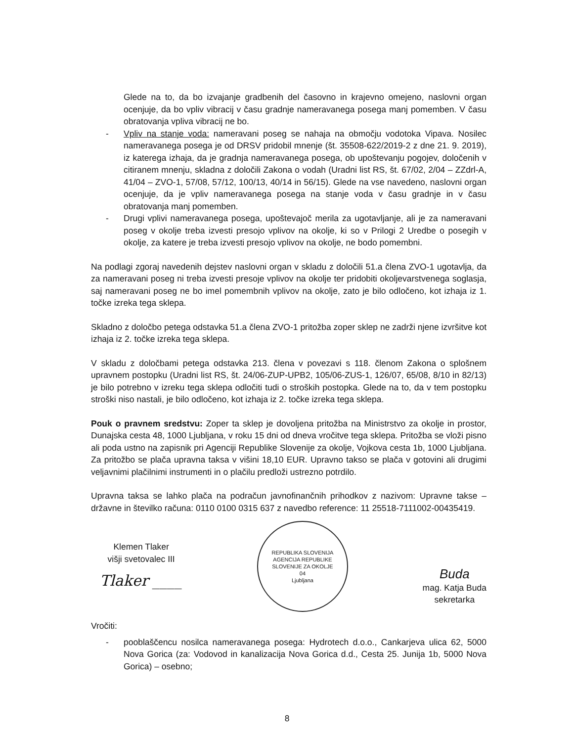Glede na to, da bo izvajanje gradbenih del časovno in krajevno omejeno, naslovni organ ocenjuje, da bo vpliv vibracij v času gradnje nameravanega posega manj pomemben. V času obratovanja vpliva vibracij ne bo.
- Vpliv na stanje voda: nameravani poseg se nahaja na območju vodotoka Vipava. Nosilec nameravanega posega je od DRSV pridobil mnenje (št. 35508-622/2019-2 z dne 21. 9. 2019), iz katerega izhaja, da je gradnja nameravanega posega, ob upoštevanju pogojev, določenih v citiranem mnenju, skladna z določili Zakona o vodah (Uradni list RS, št. 67/02, 2/04 – ZZdrl-A, 41/04 – ZVO-1, 57/08, 57/12, 100/13, 40/14 in 56/15). Glede na vse navedeno, naslovni organ ocenjuje, da je vpliv nameravanega posega na stanje voda v času gradnje in v času obratovanja manj pomemben.
- Drugi vplivi nameravanega posega, upoštevajoč merila za ugotavljanje, ali je za nameravani poseg v okolje treba izvesti presojo vplivov na okolje, ki so v Prilogi 2 Uredbe o posegih v okolje, za katere je treba izvesti presojo vplivov na okolje, ne bodo pomembni.
Na podlagi zgoraj navedenih dejstev naslovni organ v skladu z določili 51.a člena ZVO-1 ugotavlja, da za nameravani poseg ni treba izvesti presoje vplivov na okolje ter pridobiti okoljevarstvenega soglasja, saj nameravani poseg ne bo imel pomembnih vplivov na okolje, zato je bilo odločeno, kot izhaja iz 1. točke izreka tega sklepa.
Skladno z določbo petega odstavka 51.a člena ZVO-1 pritožba zoper sklep ne zadrži njene izvršitve kot izhaja iz 2. točke izreka tega sklepa.
V skladu z določbami petega odstavka 213. člena v povezavi s 118. členom Zakona o splošnem upravnem postopku (Uradni list RS, št. 24/06-ZUP-UPB2, 105/06-ZUS-1, 126/07, 65/08, 8/10 in 82/13) je bilo potrebno v izreku tega sklepa odločiti tudi o stroških postopka. Glede na to, da v tem postopku stroški niso nastali, je bilo odločeno, kot izhaja iz 2. točke izreka tega sklepa.
Pouk o pravnem sredstvu: Zoper ta sklep je dovoljena pritožba na Ministrstvo za okolje in prostor, Dunajska cesta 48, 1000 Ljubljana, v roku 15 dni od dneva vročitve tega sklepa. Pritožba se vloži pisno ali poda ustno na zapisnik pri Agenciji Republike Slovenije za okolje, Vojkova cesta 1b, 1000 Ljubljana. Za pritožbo se plača upravna taksa v višini 18,10 EUR. Upravno takso se plača v gotovini ali drugimi veljavnimi plačilnimi instrumenti in o plačilu predloži ustrezno potrdilo.
Upravna taksa se lahko plača na podračun javnofinančnih prihodkov z nazivom: Upravne takse – državne in številko računa: 0110 0100 0315 637 z navedbo reference: 11 25518-7111002-00435419.
Klemen Tlaker
višji svetovalec III
Tlaker ____
REPUBLIKA SLOVENIJA
AGENCIJA REPUBLIKE SLOVENIJE ZA OKOLJE
04
Ljubljana
Buda
mag. Katja Buda
sekretarka
Vročiti:
- pooblaščencu nosilca nameravanega posega: Hydrotech d.o.o., Cankarjeva ulica 62, 5000 Nova Gorica (za: Vodovod in kanalizacija Nova Gorica d.d., Cesta 25. Junija 1b, 5000 Nova Gorica) – osebno;
8